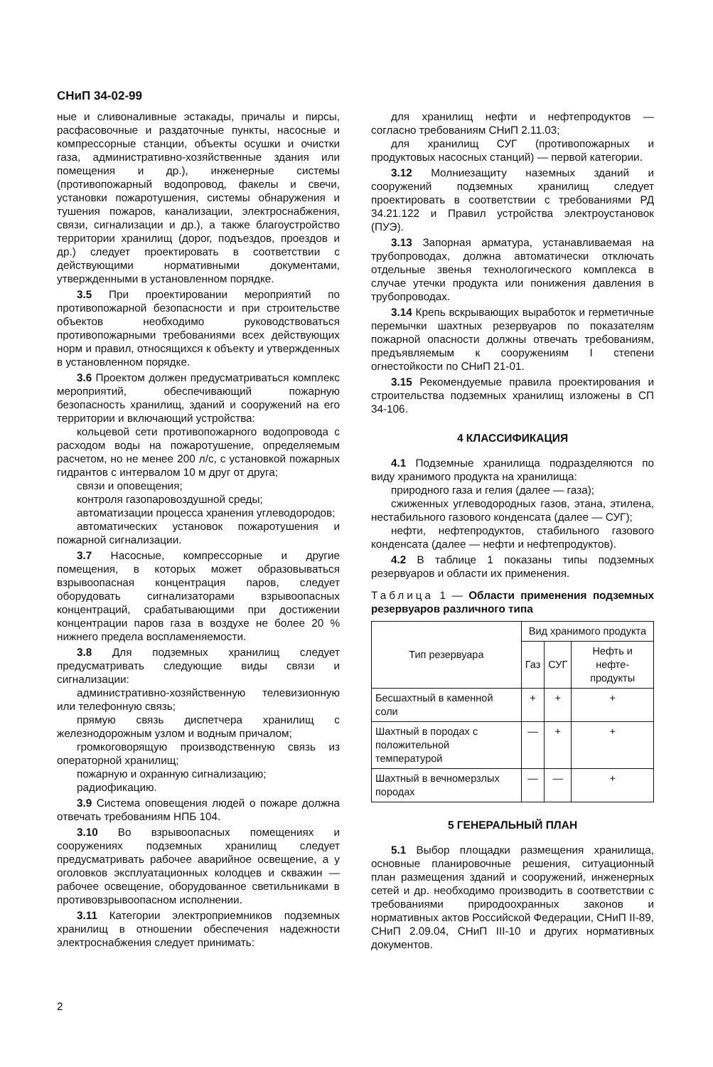СНиП 34-02-99
ные и сливоналивные эстакады, причалы и пирсы, расфасовочные и раздаточные пункты, насосные и компрессорные станции, объекты осушки и очистки газа, административно-хозяйственные здания или помещения и др.), инженерные системы (противопожарный водопровод, факелы и свечи, установки пожаротушения, системы обнаружения и тушения пожаров, канализации, электроснабжения, связи, сигнализации и др.), а также благоустройство территории хранилищ (дорог, подъездов, проездов и др.) следует проектировать в соответствии с действующими нормативными документами, утвержденными в установленном порядке.
3.5 При проектировании мероприятий по противопожарной безопасности и при строительстве объектов необходимо руководствоваться противопожарными требованиями всех действующих норм и правил, относящихся к объекту и утвержденных в установленном порядке.
3.6 Проектом должен предусматриваться комплекс мероприятий, обеспечивающий пожарную безопасность хранилищ, зданий и сооружений на его территории и включающий устройства:
кольцевой сети противопожарного водопровода с расходом воды на пожаротушение, определяемым расчетом, но не менее 200 л/с, с установкой пожарных гидрантов с интервалом 10 м друг от друга;
связи и оповещения;
контроля газопаровоздушной среды;
автоматизации процесса хранения углеводородов;
автоматических установок пожаротушения и пожарной сигнализации.
3.7 Насосные, компрессорные и другие помещения, в которых может образовываться взрывоопасная концентрация паров, следует оборудовать сигнализаторами взрывоопасных концентраций, срабатывающими при достижении концентрации паров газа в воздухе не более 20 % нижнего предела воспламеняемости.
3.8 Для подземных хранилищ следует предусматривать следующие виды связи и сигнализации:
административно-хозяйственную телевизионную или телефонную связь;
прямую связь диспетчера хранилищ с железнодорожным узлом и водным причалом;
громкоговорящую производственную связь из операторной хранилищ;
пожарную и охранную сигнализацию;
радиофикацию.
3.9 Система оповещения людей о пожаре должна отвечать требованиям НПБ 104.
3.10 Во взрывоопасных помещениях и сооружениях подземных хранилищ следует предусматривать рабочее аварийное освещение, а у оголовков эксплуатационных колодцев и скважин — рабочее освещение, оборудованное светильниками в противовзрывоопасном исполнении.
3.11 Категории электроприемников подземных хранилищ в отношении обеспечения надежности электроснабжения следует принимать:
для хранилищ нефти и нефтепродуктов — согласно требованиям СНиП 2.11.03;
для хранилищ СУГ (противопожарных и продуктовых насосных станций) — первой категории.
3.12 Молниезащиту наземных зданий и сооружений подземных хранилищ следует проектировать в соответствии с требованиями РД 34.21.122 и Правил устройства электроустановок (ПУЭ).
3.13 Запорная арматура, устанавливаемая на трубопроводах, должна автоматически отключать отдельные звенья технологического комплекса в случае утечки продукта или понижения давления в трубопроводах.
3.14 Крепь вскрывающих выработок и герметичные перемычки шахтных резервуаров по показателям пожарной опасности должны отвечать требованиям, предъявляемым к сооружениям I степени огнестойкости по СНиП 21-01.
3.15 Рекомендуемые правила проектирования и строительства подземных хранилищ изложены в СП 34-106.
4 КЛАССИФИКАЦИЯ
4.1 Подземные хранилища подразделяются по виду хранимого продукта на хранилища:
природного газа и гелия (далее — газа);
сжиженных углеводородных газов, этана, этилена, нестабильного газового конденсата (далее — СУГ);
нефти, нефтепродуктов, стабильного газового конденсата (далее — нефти и нефтепродуктов).
4.2 В таблице 1 показаны типы подземных резервуаров и области их применения.
Таблица 1 — Области применения подземных резервуаров различного типа
| Тип резервуара | Вид хранимого продукта | | |
| --- | --- | --- | --- |
| | Газ | СУГ | Нефть и нефте-продукты |
| Бесшахтный в каменной соли | + | + | + |
| Шахтный в породах с положительной температурой | — | + | + |
| Шахтный в вечномерзлых породах | — | — | + |
5 ГЕНЕРАЛЬНЫЙ ПЛАН
5.1 Выбор площадки размещения хранилища, основные планировочные решения, ситуационный план размещения зданий и сооружений, инженерных сетей и др. необходимо производить в соответствии с требованиями природоохранных законов и нормативных актов Российской Федерации, СНиП II-89, СНиП 2.09.04, СНиП III-10 и других нормативных документов.
2